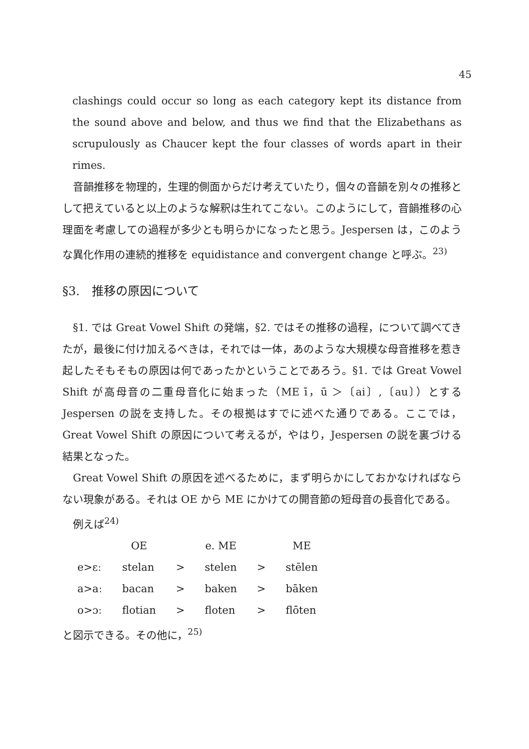45
clashings could occur so long as each category kept its distance from the sound above and below, and thus we find that the Elizabethans as scrupulously as Chaucer kept the four classes of words apart in their rimes.
音韻推移を物理的，生理的側面からだけ考えていたり，個々の音韻を別々の推移として把えていると以上のような解釈は生れてこない。このようにして，音韻推移の心理面を考慮しての過程が多少とも明らかになったと思う。Jespersen は，このような異化作用の連続的推移を equidistance and convergent change と呼ぶ。<sup>23)</sup>
§3.　推移の原因について
§1. では Great Vowel Shift の発端，§2. ではその推移の過程，について調べてきたが，最後に付け加えるべきは，それでは一体，あのような大規模な母音推移を惹き起したそもそもの原因は何であったかということであろう。§1. では Great Vowel Shift が高母音の二重母音化に始まった（ME ī，ū ＞〔ai〕,〔au〕）とする Jespersen の説を支持した。その根拠はすでに述べた通りである。ここでは，Great Vowel Shift の原因について考えるが，やはり，Jespersen の説を裏づける結果となった。
Great Vowel Shift の原因を述べるために，まず明らかにしておかなければならない現象がある。それは OE から ME にかけての開音節の短母音の長音化である。
例えば<sup>24)</sup>
| | OE | | e. ME | | ME |
| e>ɛː | stelan | > | stelen | > | stēlen |
| a>aː | bacan | > | baken | > | bāken |
| o>ɔː | flotian | > | floten | > | flōten |
と図示できる。その他に，<sup>25)</sup>